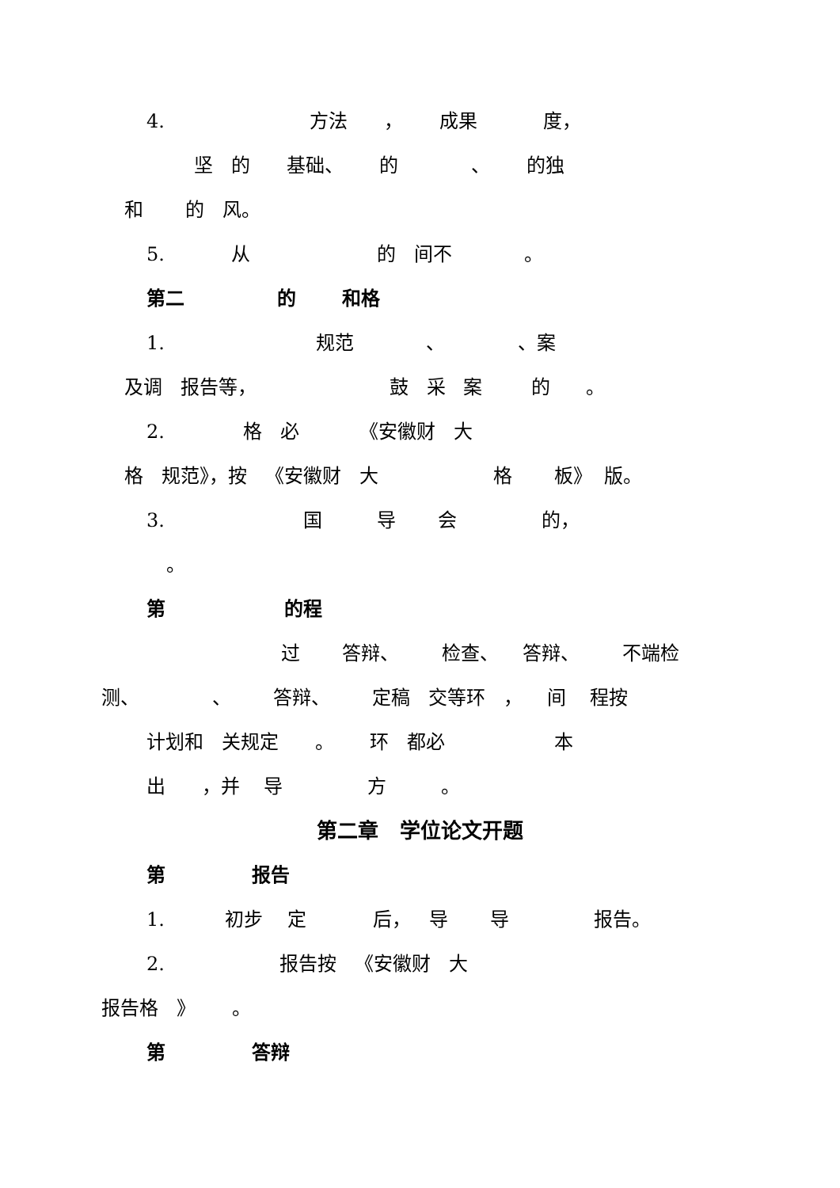4. 方法 ， 成果 度，
坚 的 基础、 的 、 的独
和 的 风。
5. 从 的 间不 。
第二 的 和格
1. 规范 、 、案
及调 报告等， 鼓 采 案 的 。
2. 格 必 《安徽财 大
格 规范》，按 《安徽财 大 格 板》 版。
3. 国 导 会 的，
。
第 的程
过 答辩、 检查、 答辩、 不端检
测、 、 答辩、 定稿 交等环 ， 间 程按
计划和 关规定 。 环 都必 本
出 ，并 导 方 。
第二章 学位论文开题
第 报告
1. 初步 定 后， 导 导 报告。
2. 报告按 《安徽财 大
报告格 》 。
第 答辩